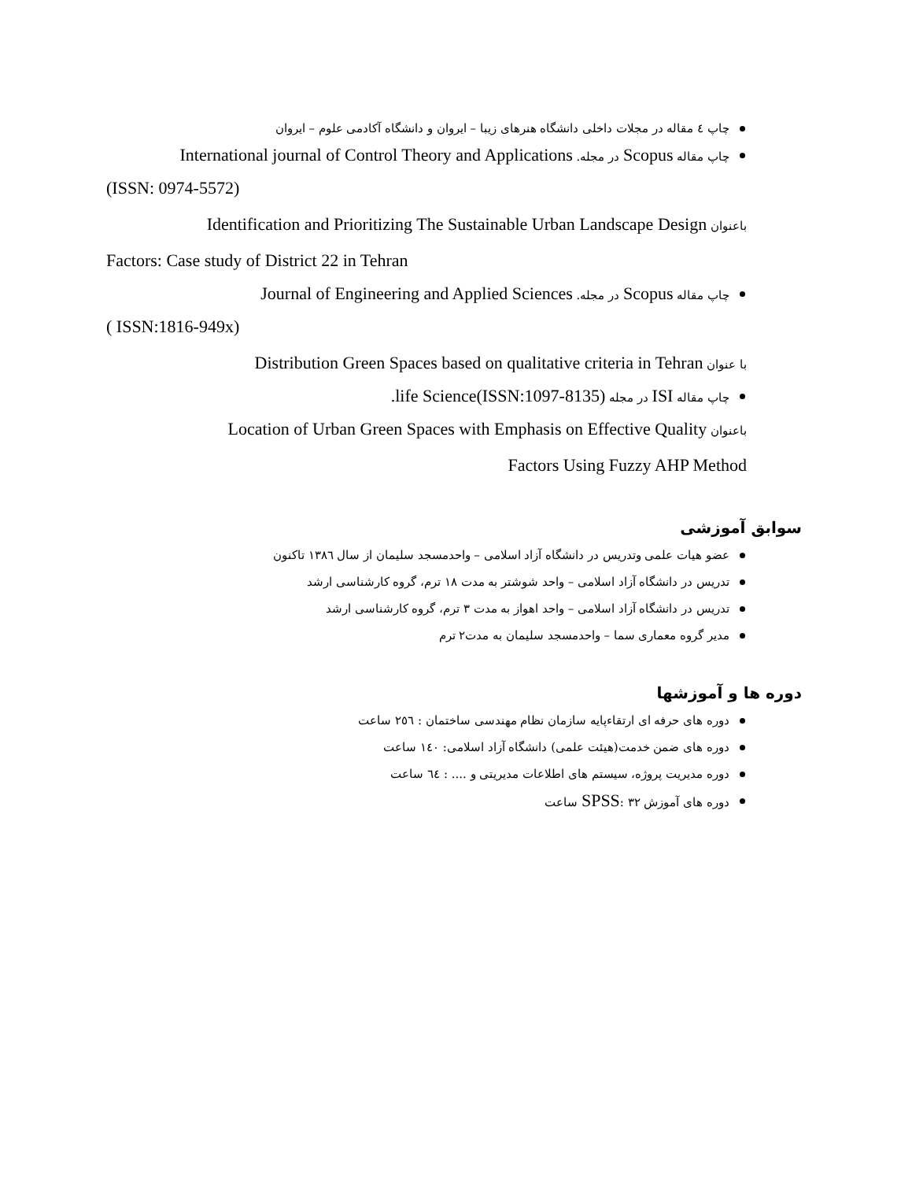چاپ ٤ مقاله در مجلات داخلی دانشگاه هنرهای زیبا – ایروان و دانشگاه آکادمی علوم – ایروان
چاپ مقاله Scopus در مجله. International journal of Control Theory and Applications
(ISSN: 0974-5572)
باعنوان Identification and Prioritizing The Sustainable Urban Landscape Design
Factors: Case study of District 22 in Tehran
چاپ مقاله Scopus در مجله. Journal of Engineering and Applied Sciences
( ISSN:1816-949x)
با عنوان Distribution Green Spaces based on qualitative criteria in Tehran
چاپ مقاله ISI در مجله .life Science(ISSN:1097-8135)
باعنوان Location of Urban Green Spaces with Emphasis on Effective Quality
Factors Using Fuzzy AHP Method
سوابق آموزشی
عضو هیات علمی وتدریس در دانشگاه آزاد اسلامی – واحدمسجد سلیمان از سال ۱۳۸٦ تاکنون
تدریس در دانشگاه آزاد اسلامی – واحد شوشتر به مدت ۱۸ ترم، گروه کارشناسی ارشد
تدریس در دانشگاه آزاد اسلامی – واحد اهواز به مدت ۳ ترم، گروه کارشناسی ارشد
مدیر گروه معماری سما – واحدمسجد سلیمان به مدت۲ ترم
دوره ها و آموزشها
دوره های حرفه ای ارتقاءپایه سازمان نظام مهندسی ساختمان : ۲٥٦ ساعت
دوره های ضمن خدمت(هیئت علمی) دانشگاه آزاد اسلامی: ١٤٠ ساعت
دوره مدیریت پروژه، سیستم های اطلاعات مدیریتی و .... : ٦٤ ساعت
دوره های آموزش SPSS: ۳۲ ساعت